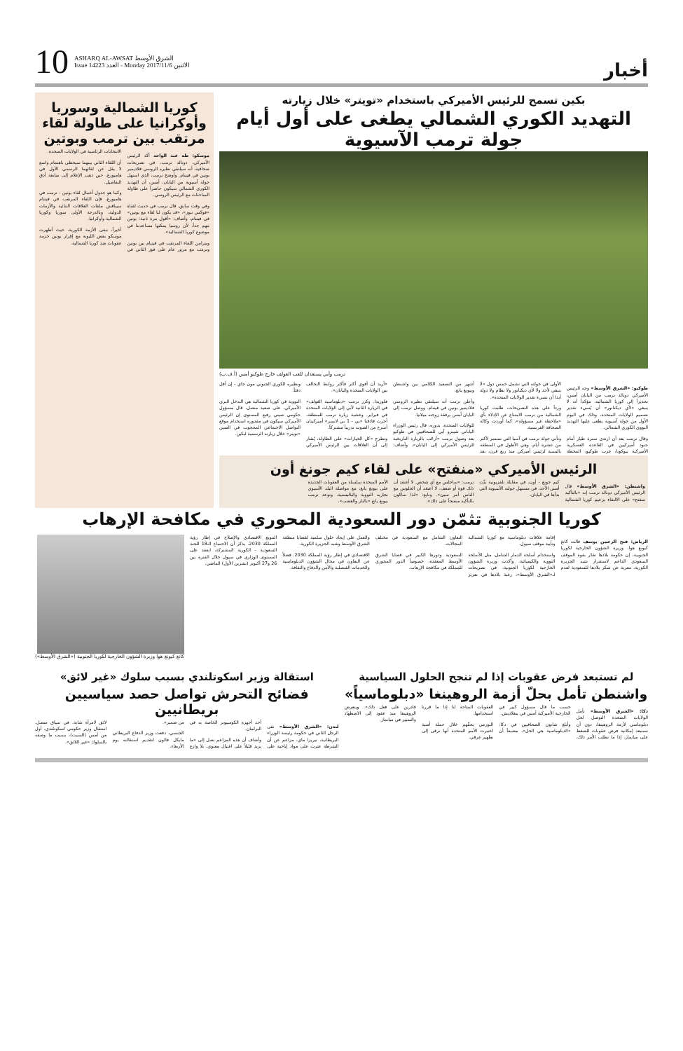أخبار
10
ASHARQ AL-AWSAT الشرق الأوسط
Issue 14223 العدد - Monday 2017/11/6 الاثنين
بكين تسمح للرئيس الأميركي باستخدام «تويتر» خلال زيارته
التهديد الكوري الشمالي يطغى على أول أيام جولة ترمب الآسيوية
ترمب وآبي يستعدان للعب الغولف خارج طوكيو أمس (أ.ف.ب)
طوكيو: «الشرق الأوسط» وجه الرئيس الأميركي دونالد ترمب من اليابان أمس، تحذيراً إلى كوريا الشمالية، مؤكداً أنه لا ينبغي «لأي ديكتاتور» أن يُسيء تقدير تصميم الولايات المتحدة، وذلك في اليوم الأول من جولة آسيوية يطغى عليها التهديد النووي الكوري الشمالي.
وقال ترمب بعد أن ارتدى سترة طيار أمام جنود أميركيين في القاعدة العسكرية الأميركية بيوكوتا، غرب طوكيو، المحطة الأولى في جولته التي تشمل خمس دول «لا ينبغي لأحد ولا لأي ديكتاتور ولا نظام ولا دولة أبدا أن تسيء تقدير الولايات المتحدة».
ورداً على هذه التصريحات، طلبت كوريا الشمالية من ترمب الامتناع عن الإدلاء بأي «ملاحظة غير مسؤولة»، كما أوردت وكالة الصحافة الفرنسية.
وتأتي جولة ترمب في آسيا التي تستمر لأكثر من عشرة أيام، وهي الأطول في المنطقة بالنسبة لرئيس أميركي منذ ربع قرن، بعد أشهر من التصعيد الكلامي بين واشنطن وبيونغ يانغ.
وأعلن ترمب أنه سيلتقي نظيره الروسي فلاديمير بوتين في فيتنام. ووصل ترمب إلى اليابان أمس برفقة زوجته ميلانيا.
للولايات المتحدة. بدوره، قال رئيس الوزراء الياباني شينزو آبي للصحافيين في طوكيو بعد وصول ترمب «أرحّب بالزيارة التاريخية للرئيس الأميركي إلى اليابان». وأضاف: «أريد أن أقوي أكثر فأكثر روابط التحالف بين الولايات المتحدة واليابان».
فلوريدا. وكرر ترمب «دبلوماسية الغولف» في الزيارة الثانية لآبي إلى الولايات المتحدة في فبراير. وعشية زيارة ترمب للمنطقة، أجرت قاذفتا «بي - 1 بي لانسر» أميركيتان أسرع من الصوت تدريباً مشتركاً.
وتطرح «كل الخيارات» على الطاولة، يُشار إلى أن العلاقات بين الرئيس الأميركي ونظيره الكوري الجنوبي مون جاي - إن أقل دفئاً.
النووية في كوريا الشمالية هي التدخل البري الأميركي. على صعيد متصل، قال مسؤول حكومي صيني رفيع المستوى إن الرئيس الأميركي سيكون في مقدوره استخدام موقع التواصل الاجتماعي المحجوب في الصين «تويتر» خلال زيارته الرسمية لبكين.
الرئيس الأميركي «منفتح» على لقاء كيم جونغ أون
واشنطن: «الشرق الأوسط» قال الرئيس الأميركي دونالد ترمب إنه «بالتأكيد منفتح» على الالتقاء بزعيم كوريا الشمالية كيم جونغ - أون، في مقابلة تلفزيونية بثّت أمس الأحد، في مستهل جولته الآسيوية التي بدأها في اليابان.
ترمب: «ساجلس مع أي شخص. لا أعتقد أن ذلك قوة أو ضعف. لا أعتقد أن الجلوس مع الناس أمر سيئ». وتابع: «لذا ساكون بالتأكيد منفتحاً على ذلك».
الأمم المتحدة سلسلة من العقوبات الجديدة على بيونغ يانغ، مع مواصلة البلد الآسيوي تجاربه النووية والباليستية. وتوعد ترمب بيونغ يانغ «بالنار والغضب».
كوريا الشمالية وسوريا وأوكرانيا على طاولة لقاء مرتقب بين ترمب وبوتين
موسكو: طه عبد الواحد أكد الرئيس الأميركي، دونالد ترمب، في تصريحات صحافية، أنه سيلتقي نظيره الروسي فلاديمير بوتين في فيتنام. وأوضح ترمب، الذي استهل جولة آسيوية من اليابان، أمس، أن التهديد الكوري الشمالي سيكون حاضراً على طاولة المباحثات مع الرئيس الروسي.
وفي وقت سابق، قال ترمب في حديث لقناة «فوكس نيوز»، «قد يكون لنا لقاء مع بوتين» في فيتنام، وأضاف: «أقول مرة ثانية: بوتين مهم جداً، لأن روسيا يمكنها مساعدتنا في موضوع كوريا الشمالية».
ويترامن اللقاء المرتقب في فيتنام بين بوتين وترمب مع مرور عام على فوز الثاني في الانتخابات الرئاسية في الولايات المتحدة.
أن اللقاء الثاني بينهما سيحظى باهتمام واسع لا يقل عن لقائهما الرسمي الأول في هامبورغ، حين ذهب الإعلام إلى متابعة أدق التفاصيل.
وكما هو جدول أعمال لقاء بوتين - ترمب في هامبورغ، فإن اللقاء المرتقب في فيتنام سيناقش ملفات العلاقات الثنائية والأزمات الدولية، وبالدرجة الأولى سوريا وكوريا الشمالية وأوكرانيا.
أخيراً، تبقى الأزمة الكورية، حيث أظهرت موسكو بعض الليونة مع إقرار بوتين حزمة عقوبات ضد كوريا الشمالية.
كوريا الجنوبية تثمّن دور السعودية المحوري في مكافحة الإرهاب
الرياض: فتح الرحمن يوسف قالت كانغ كيونغ هوا، وزيرة الشؤون الخارجية لكوريا الجنوبية، إن حكومة بلادها تقدّر بقوة الموقف السعودي الداعم لاستقرار شبه الجزيرة الكورية، معربة عن شكر بلادها للسعودية لعدم إقامة علاقات دبلوماسية مع كوريا الشمالية وتأييد موقف سيول.
واستخدام أسلحة الدمار الشامل، مثل الأسلحة النووية والكيميائية. وأكدت وزيرة الشؤون الخارجية لكوريا الجنوبية، في تصريحات لـ«الشرق الأوسط»، رغبة بلادها في تعزيز التعاون الشامل مع السعودية في مختلف المجالات.
السعودية ودورها الكبير في قضايا الشرق الأوسط المعقدة، خصوصاً الدور المحوري للمملكة في مكافحة الإرهاب.
والعمل على إيجاد حلول سلمية لقضايا منطقة الشرق الأوسط وشبه الجزيرة الكورية.
الاقتصادي في إطار رؤية المملكة 2030. فضلاً عن التعاون في مجال الشؤون الدبلوماسية والخدمات القنصلية والأمن والدفاع والثقافة.
التنويع الاقتصادي والإصلاح في إطار رؤية المملكة 2030. يذكر أن الاجتماع الـ18 للجنة السعودية - الكورية المشتركة، انعقد على المستوى الوزاري في سيول خلال الفترة بين 26 و27 أكتوبر (تشرين الأول) الماضي.
كانغ كيونغ هوا وزيرة الشؤون الخارجية لكوريا الجنوبية («الشرق الأوسط»)
لم تستبعد فرض عقوبات إذا لم تنجح الحلول السياسية
واشنطن تأمل بحلّ أزمة الروهينغا «دبلوماسياً»
دكا: «الشرق الأوسط» تأمل الولايات المتحدة التوصل لحل دبلوماسي لأزمة الروهينغا، دون أن تستبعد إمكانية فرض عقوبات للضغط على ميانمار، إذا ما تطلب الأمر ذلك، حسب ما قال مسؤول كبير في الخارجية الأميركية أمس في بنغلاديش.
وأبلغ شانون الصحافيين في دكا: «الدبلوماسية هي الحل»، مضيفاً أن العقوبات المتاحة لنا إذا ما قررنا استخدامها.
البورمي بحقّهم خلال حملة أمنية اعتبرت الأمم المتحدة أنها ترقى إلى تطهير عرقي.
قادرين على فعل ذلك». ويتعرض الروهينغا منذ عقود إلى الاضطهاد والتمييز في ميانمار.
استقالة وزير اسكوتلندي بسبب سلوك «غير لائق»
فضائح التحرش تواصل حصد سياسيين بريطانيين
لندن: «الشرق الأوسط» نفى الرجل الثاني في حكومة رئيسة الوزراء البريطانية، تيريزا ماي، مزاعم عن أن الشرطة عثرت على مواد إباحية على أحد أجهزة الكومبيوتر الخاصة به في البرلمان.
وأضاف أن هذه المزاعم تصل إلى «ما يزيد قليلاً على اغتيال معنوي، بلا وازع من ضمير».
الجنسي، دفعت وزير الدفاع البريطاني مايكل فالون لتقديم استقالته يوم الأربعاء.
لائق لامرأة شابة. في سياق متصل، استقال وزير حكومي اسكوتلندي، أول من أمس (السبت)، بسبب ما وصفه بالسلوك «غير اللائق».